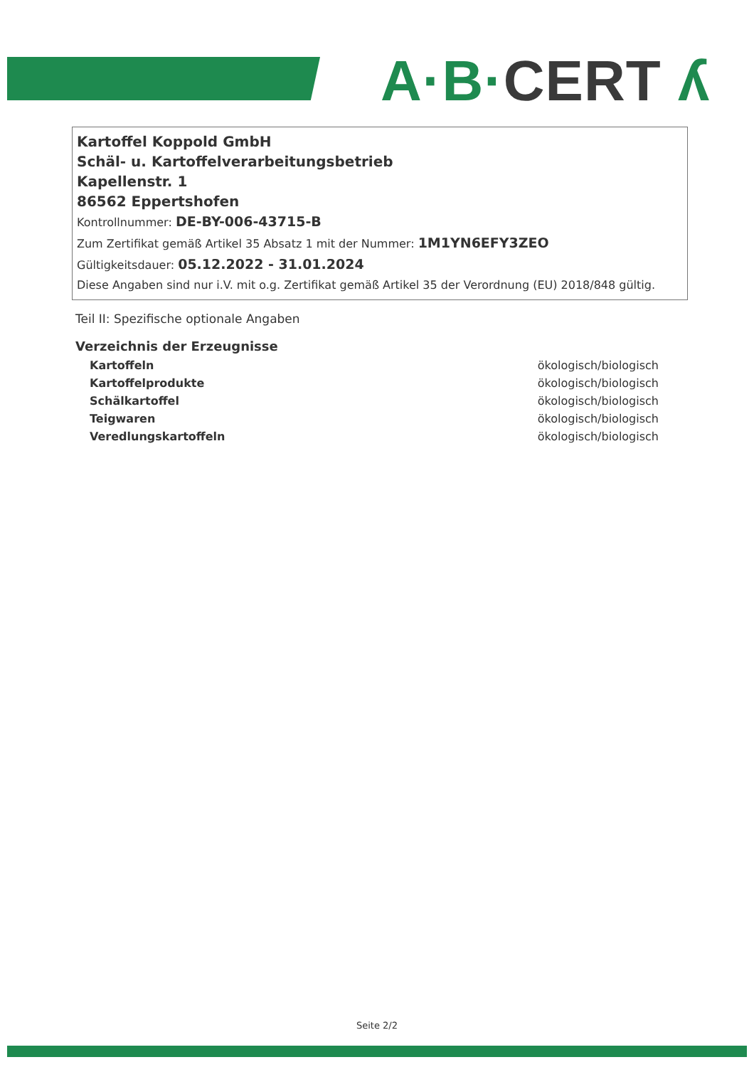A·B·CERT ʎ
Kartoffel Koppold GmbH
Schäl- u. Kartoffelverarbeitungsbetrieb
Kapellenstr. 1
86562 Eppertshofen
Kontrollnummer: DE-BY-006-43715-B
Zum Zertifikat gemäß Artikel 35 Absatz 1 mit der Nummer: 1M1YN6EFY3ZEO
Gültigkeitsdauer: 05.12.2022 - 31.01.2024
Diese Angaben sind nur i.V. mit o.g. Zertifikat gemäß Artikel 35 der Verordnung (EU) 2018/848 gültig.
Teil II: Spezifische optionale Angaben
Verzeichnis der Erzeugnisse
| Kartoffeln | ökologisch/biologisch |
| Kartoffelprodukte | ökologisch/biologisch |
| Schälkartoffel | ökologisch/biologisch |
| Teigwaren | ökologisch/biologisch |
| Veredlungskartoffeln | ökologisch/biologisch |
Seite 2/2